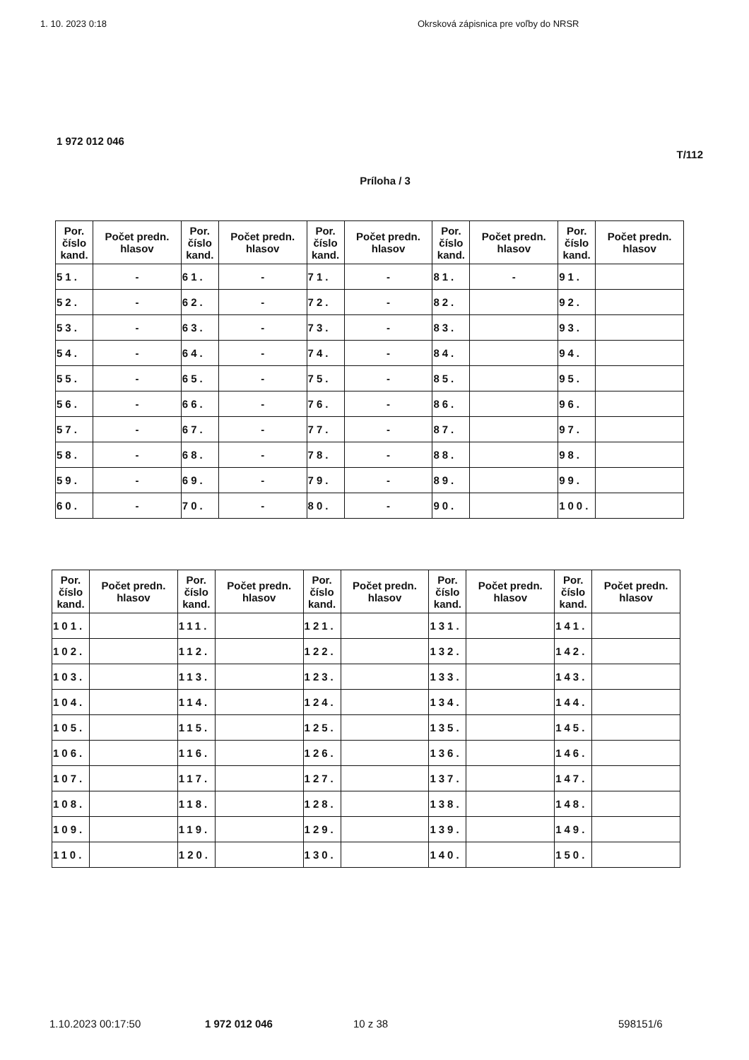1. 10. 2023 0:18 Okrsková zápisnica pre voľby do NRSR
1 972 012 046
T/112
Príloha / 3
| Por. číslo kand. | Počet predn. hlasov | Por. číslo kand. | Počet predn. hlasov | Por. číslo kand. | Počet predn. hlasov | Por. číslo kand. | Počet predn. hlasov | Por. číslo kand. | Počet predn. hlasov |
| --- | --- | --- | --- | --- | --- | --- | --- | --- | --- |
| 51. | - | 61. | - | 71. | - | 81. | - | 91. | |
| 52. | - | 62. | - | 72. | - | 82. | | 92. | |
| 53. | - | 63. | - | 73. | - | 83. | | 93. | |
| 54. | - | 64. | - | 74. | - | 84. | | 94. | |
| 55. | - | 65. | - | 75. | - | 85. | | 95. | |
| 56. | - | 66. | - | 76. | - | 86. | | 96. | |
| 57. | - | 67. | - | 77. | - | 87. | | 97. | |
| 58. | - | 68. | - | 78. | - | 88. | | 98. | |
| 59. | - | 69. | - | 79. | - | 89. | | 99. | |
| 60. | - | 70. | - | 80. | - | 90. | | 100. | |
| Por. číslo kand. | Počet predn. hlasov | Por. číslo kand. | Počet predn. hlasov | Por. číslo kand. | Počet predn. hlasov | Por. číslo kand. | Počet predn. hlasov | Por. číslo kand. | Počet predn. hlasov |
| --- | --- | --- | --- | --- | --- | --- | --- | --- | --- |
| 101. | | 111. | | 121. | | 131. | | 141. | |
| 102. | | 112. | | 122. | | 132. | | 142. | |
| 103. | | 113. | | 123. | | 133. | | 143. | |
| 104. | | 114. | | 124. | | 134. | | 144. | |
| 105. | | 115. | | 125. | | 135. | | 145. | |
| 106. | | 116. | | 126. | | 136. | | 146. | |
| 107. | | 117. | | 127. | | 137. | | 147. | |
| 108. | | 118. | | 128. | | 138. | | 148. | |
| 109. | | 119. | | 129. | | 139. | | 149. | |
| 110. | | 120. | | 130. | | 140. | | 150. | |
1.10.2023 00:17:50 1 972 012 046 10 z 38 598151/6